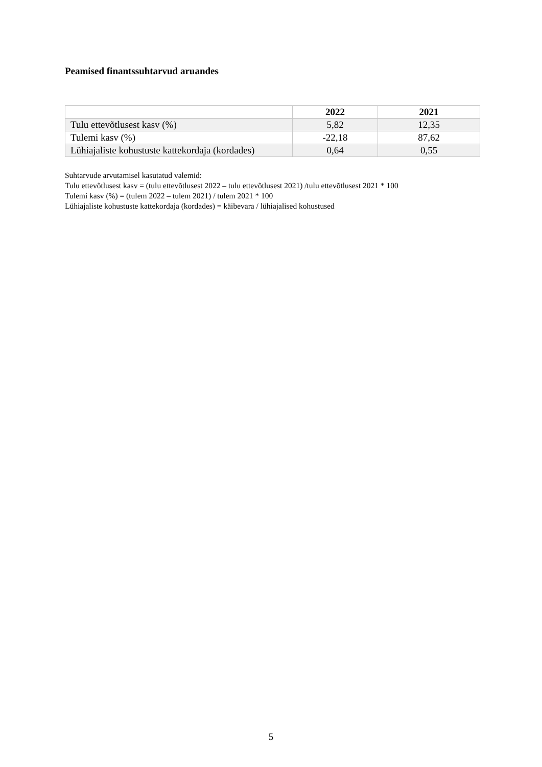Peamised finantssuhtarvud aruandes
| | 2022 | 2021 |
| --- | --- | --- |
| Tulu ettevõtlusest kasv (%) | 5,82 | 12,35 |
| Tulemi kasv (%) | -22,18 | 87,62 |
| Lühiajaliste kohustuste kattekordaja (kordades) | 0,64 | 0,55 |
Suhtarvude arvutamisel kasutatud valemid:
Tulu ettevõtlusest kasv = (tulu ettevõtlusest 2022 – tulu ettevõtlusest 2021) /tulu ettevõtlusest 2021 * 100
Tulemi kasv (%) = (tulem 2022 – tulem 2021) / tulem 2021 * 100
Lühiajaliste kohustuste kattekordaja (kordades) = käibevara / lühiajalised kohustused
5